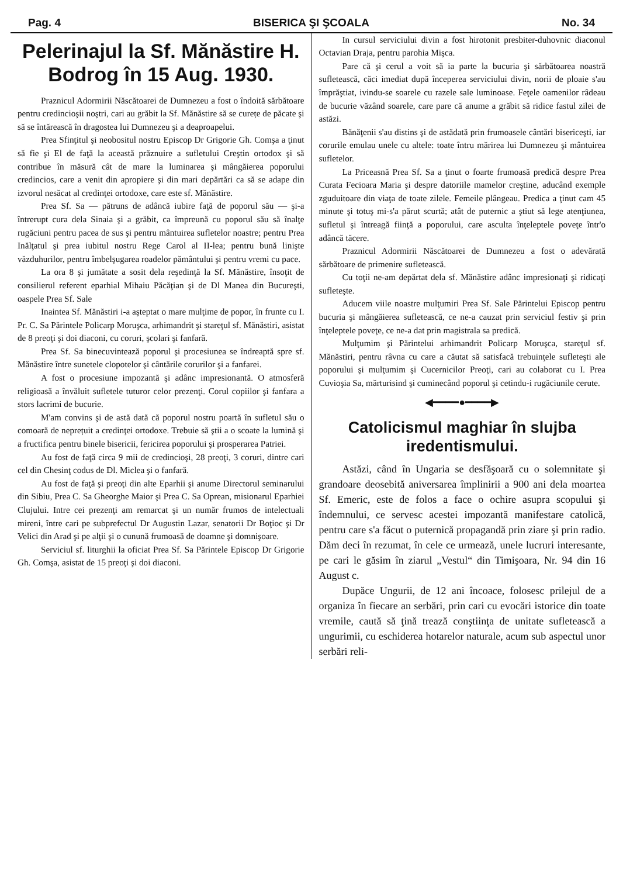Pag. 4 BISERICA ŞI ŞCOALA No. 34
Pelerinajul la Sf. Mănăstire H. Bodrog în 15 Aug. 1930.
Praznicul Adormirii Născătoarei de Dumnezeu a fost o îndoită sărbătoare pentru credincioşii noştri, cari au grăbit la Sf. Mănăstire să se curețe de păcate şi să se întărească în dragostea lui Dumnezeu şi a deaproapelui.
Prea Sfinţitul şi neobositul nostru Episcop Dr Grigorie Gh. Comşa a ţinut să fie şi El de faţă la această prăznuire a sufletului Creştin ortodox şi să contribue în măsură cât de mare la luminarea şi mângăierea poporului credincios, care a venit din apropiere şi din mari depărtări ca să se adape din izvorul nesăcat al credinţei ortodoxe, care este sf. Mănăstire.
Prea Sf. Sa — pătruns de adâncă iubire faţă de poporul său — şi-a întrerupt cura dela Sinaia şi a grăbit, ca împreună cu poporul său să înalţe rugăciuni pentru pacea de sus şi pentru mântuirea sufletelor noastre; pentru Prea Inălţatul şi prea iubitul nostru Rege Carol al II-lea; pentru bună linişte văzduhurilor, pentru îmbelşugarea roadelor pământului şi pentru vremi cu pace.
La ora 8 şi jumătate a sosit dela reşedinţă la Sf. Mănăstire, însoţit de consilierul referent eparhial Mihaiu Păcăţian şi de Dl Manea din Bucureşti, oaspele Prea Sf. Sale
Inaintea Sf. Mănăstiri i-a aşteptat o mare mulţime de popor, în frunte cu I. Pr. C. Sa Părintele Policarp Moruşca, arhimandrit şi stareţul sf. Mănăstiri, asistat de 8 preoţi şi doi diaconi, cu coruri, şcolari şi fanfară.
Prea Sf. Sa binecuvintează poporul şi procesiunea se îndreaptă spre sf. Mănăstire între sunetele clopotelor şi cântările corurilor şi a fanfarei.
A fost o procesiune impozantă şi adânc impresionantă. O atmosferă religioasă a învăluit sufletele tuturor celor prezenţi. Corul copiilor şi fanfara a stors lacrimi de bucurie.
M'am convins şi de astă dată că poporul nostru poartă în sufletul său o comoară de neprețuit a credinţei ortodoxe. Trebuie să ştii a o scoate la lumină şi a fructifica pentru binele bisericii, fericirea poporului şi prosperarea Patriei.
Au fost de faţă circa 9 mii de credincioşi, 28 preoţi, 3 coruri, dintre cari cel din Chesinţ codus de Dl. Miclea şi o fanfară.
Au fost de faţă şi preoţi din alte Eparhii şi anume Directorul seminarului din Sibiu, Prea C. Sa Gheorghe Maior şi Prea C. Sa Oprean, misionarul Eparhiei Clujului. Intre cei prezenţi am remarcat şi un număr frumos de intelectuali mireni, între cari pe subprefectul Dr Augustin Lazar, senatorii Dr Boţioc şi Dr Velici din Arad şi pe alţii şi o cunună frumoasă de doamne şi domnişoare.
Serviciul sf. liturghii la oficiat Prea Sf. Sa Părintele Episcop Dr Grigorie Gh. Comşa, asistat de 15 preoţi şi doi diaconi.
In cursul serviciului divin a fost hirotonit presbiter-duhovnic diaconul Octavian Draja, pentru parohia Mişca.
Pare că şi cerul a voit să ia parte la bucuria şi sărbătoarea noastră sufletească, căci imediat după începerea serviciului divin, norii de ploaie s'au împrăştiat, ivindu-se soarele cu razele sale luminoase. Feţele oamenilor râdeau de bucurie văzând soarele, care pare că anume a grăbit să ridice fastul zilei de astăzi.
Bănăţenii s'au distins şi de astădată prin frumoasele cântări bisericeşti, iar corurile emulau unele cu altele: toate întru mărirea lui Dumnezeu şi mântuirea sufletelor.
La Priceasnă Prea Sf. Sa a ţinut o foarte frumoasă predică despre Prea Curata Fecioara Maria şi despre datoriile mamelor creştine, aducând exemple zguduitoare din viaţa de toate zilele. Femeile plângeau. Predica a ţinut cam 45 minute şi totuş mi-s'a părut scurtă; atât de puternic a ştiut să lege atenţiunea, sufletul şi întreagă fiinţă a poporului, care asculta înţeleptele poveţe într'o adâncă tăcere.
Praznicul Adormirii Născătoarei de Dumnezeu a fost o adevărată sărbătoare de primenire sufletească.
Cu toţii ne-am depărtat dela sf. Mănăstire adânc impresionaţi şi ridicaţi sufleteşte.
Aducem viile noastre mulţumiri Prea Sf. Sale Părintelui Episcop pentru bucuria şi mângăierea sufletească, ce ne-a cauzat prin serviciul festiv şi prin înţeleptele poveţe, ce ne-a dat prin magistrala sa predică.
Mulţumim şi Părintelui arhimandrit Policarp Moruşca, stareţul sf. Mănăstiri, pentru râvna cu care a căutat să satisfacă trebuinţele sufleteşti ale poporului şi mulţumim şi Cucernicilor Preoţi, cari au colaborat cu I. Prea Cuvioşia Sa, mărturisind şi cuminecând poporul şi cetindu-i rugăciunile cerute.
◀━━━━●━━━━▶
Catolicismul maghiar în slujba iredentismului.
Astăzi, când în Ungaria se desfăşoară cu o solemnitate şi grandoare deosebită aniversarea împlinirii a 900 ani dela moartea Sf. Emeric, este de folos a face o ochire asupra scopului şi îndemnului, ce servesc acestei impozantă manifestare catolică, pentru care s'a făcut o puternică propagandă prin ziare şi prin radio. Dăm deci în rezumat, în cele ce urmează, unele lucruri interesante, pe cari le găsim în ziarul „Vestul“ din Timişoara, Nr. 94 din 16 August c.
Dupăce Ungurii, de 12 ani încoace, folosesc prilejul de a organiza în fiecare an serbări, prin cari cu evocări istorice din toate vremile, caută să ţină trează conştiinţa de unitate sufletească a ungurimii, cu eschiderea hotarelor naturale, acum sub aspectul unor serbări reli-